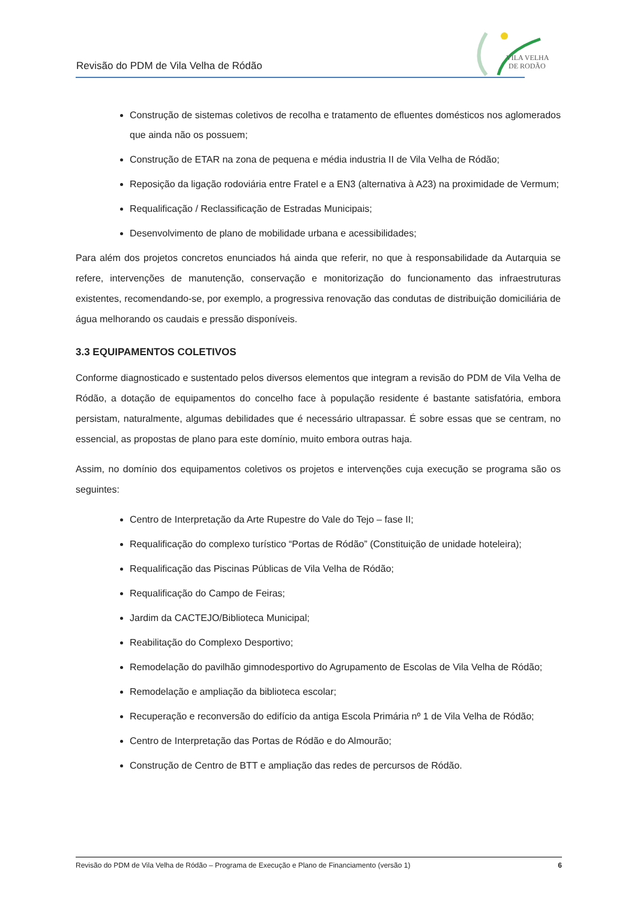Revisão do PDM de Vila Velha de Ródão
VILA VELHA
DE RODÃO
Construção de sistemas coletivos de recolha e tratamento de efluentes domésticos nos aglomerados que ainda não os possuem;
Construção de ETAR na zona de pequena e média industria II de Vila Velha de Ródão;
Reposição da ligação rodoviária entre Fratel e a EN3 (alternativa à A23) na proximidade de Vermum;
Requalificação / Reclassificação de Estradas Municipais;
Desenvolvimento de plano de mobilidade urbana e acessibilidades;
Para além dos projetos concretos enunciados há ainda que referir, no que à responsabilidade da Autarquia se refere, intervenções de manutenção, conservação e monitorização do funcionamento das infraestruturas existentes, recomendando-se, por exemplo, a progressiva renovação das condutas de distribuição domiciliária de água melhorando os caudais e pressão disponíveis.
3.3 EQUIPAMENTOS COLETIVOS
Conforme diagnosticado e sustentado pelos diversos elementos que integram a revisão do PDM de Vila Velha de Ródão, a dotação de equipamentos do concelho face à população residente é bastante satisfatória, embora persistam, naturalmente, algumas debilidades que é necessário ultrapassar. É sobre essas que se centram, no essencial, as propostas de plano para este domínio, muito embora outras haja.
Assim, no domínio dos equipamentos coletivos os projetos e intervenções cuja execução se programa são os seguintes:
Centro de Interpretação da Arte Rupestre do Vale do Tejo – fase II;
Requalificação do complexo turístico “Portas de Ródão” (Constituição de unidade hoteleira);
Requalificação das Piscinas Públicas de Vila Velha de Ródão;
Requalificação do Campo de Feiras;
Jardim da CACTEJO/Biblioteca Municipal;
Reabilitação do Complexo Desportivo;
Remodelação do pavilhão gimnodesportivo do Agrupamento de Escolas de Vila Velha de Ródão;
Remodelação e ampliação da biblioteca escolar;
Recuperação e reconversão do edifício da antiga Escola Primária nº 1 de Vila Velha de Ródão;
Centro de Interpretação das Portas de Ródão e do Almourão;
Construção de Centro de BTT e ampliação das redes de percursos de Ródão.
Revisão do PDM de Vila Velha de Ródão – Programa de Execução e Plano de Financiamento (versão 1) 6